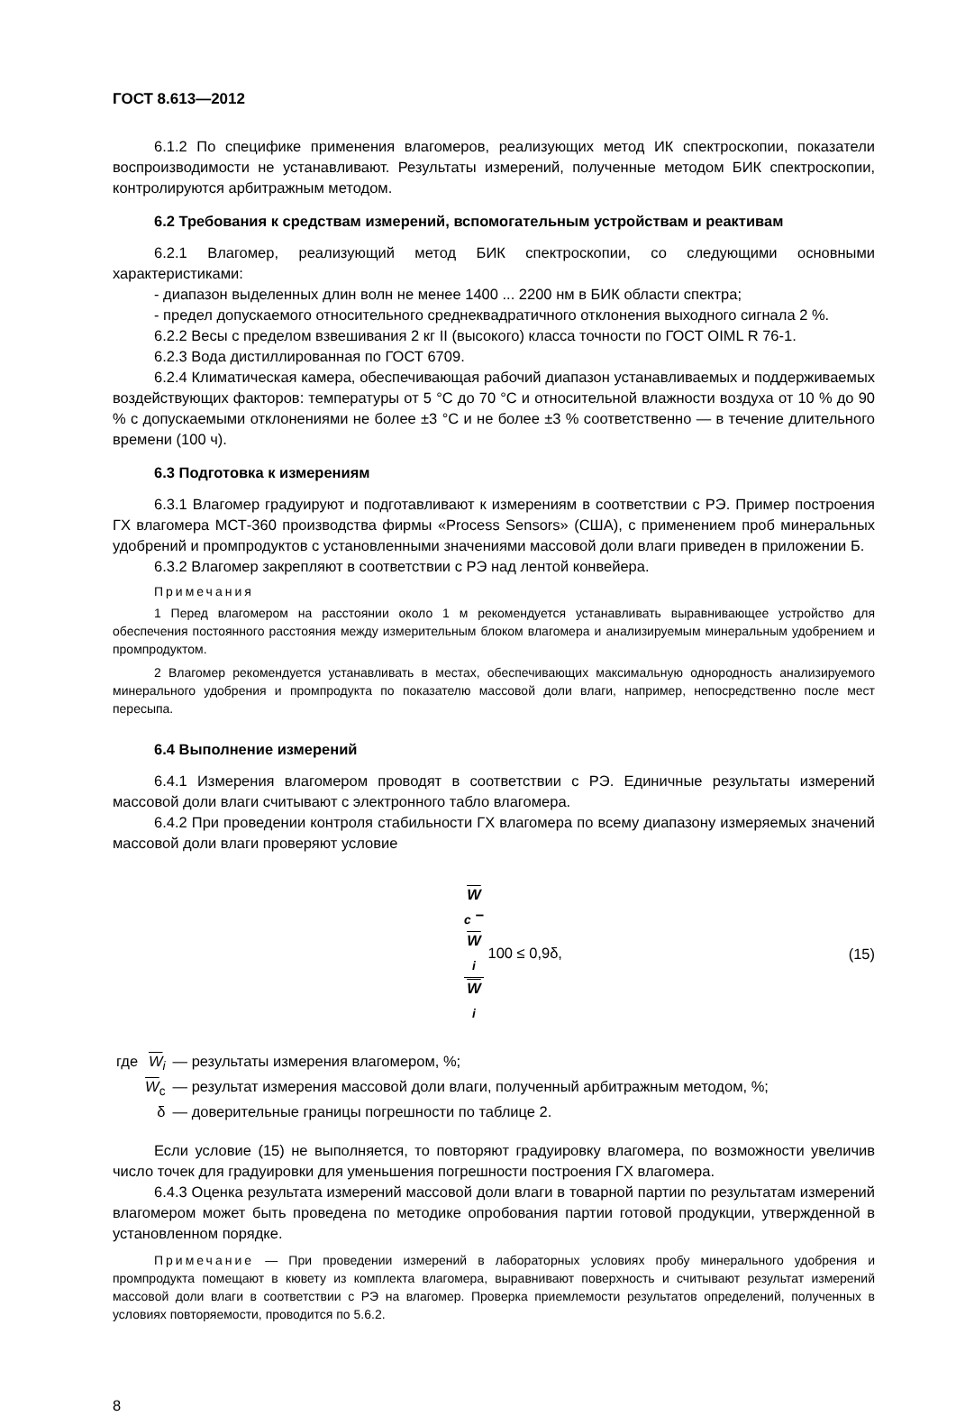ГОСТ 8.613—2012
6.1.2 По специфике применения влагомеров, реализующих метод ИК спектроскопии, показатели воспроизводимости не устанавливают. Результаты измерений, полученные методом БИК спектроскопии, контролируются арбитражным методом.
6.2 Требования к средствам измерений, вспомогательным устройствам и реактивам
6.2.1 Влагомер, реализующий метод БИК спектроскопии, со следующими основными характеристиками:
- диапазон выделенных длин волн не менее 1400 ... 2200 нм в БИК области спектра;
- предел допускаемого относительного среднеквадратичного отклонения выходного сигнала 2 %.
6.2.2 Весы с пределом взвешивания 2 кг II (высокого) класса точности по ГОСТ OIML R 76-1.
6.2.3 Вода дистиллированная по ГОСТ 6709.
6.2.4 Климатическая камера, обеспечивающая рабочий диапазон устанавливаемых и поддерживаемых воздействующих факторов: температуры от 5 °С до 70 °С и относительной влажности воздуха от 10 % до 90 % с допускаемыми отклонениями не более ±3 °С и не более ±3 % соответственно — в течение длительного времени (100 ч).
6.3 Подготовка к измерениям
6.3.1 Влагомер градуируют и подготавливают к измерениям в соответствии с РЭ. Пример построения ГХ влагомера МСТ-360 производства фирмы «Process Sensors» (США), с применением проб минеральных удобрений и промпродуктов с установленными значениями массовой доли влаги приведен в приложении Б.
6.3.2 Влагомер закрепляют в соответствии с РЭ над лентой конвейера.
Примечания
1 Перед влагомером на расстоянии около 1 м рекомендуется устанавливать выравнивающее устройство для обеспечения постоянного расстояния между измерительным блоком влагомера и анализируемым минеральным удобрением и промпродуктом.
2 Влагомер рекомендуется устанавливать в местах, обеспечивающих максимальную однородность анализируемого минерального удобрения и промпродукта по показателю массовой доли влаги, например, непосредственно после мест пересыпа.
6.4 Выполнение измерений
6.4.1 Измерения влагомером проводят в соответствии с РЭ. Единичные результаты измерений массовой доли влаги считывают с электронного табло влагомера.
6.4.2 При проведении контроля стабильности ГХ влагомера по всему диапазону измеряемых значений массовой доли влаги проверяют условие
W<sub>c</sub> −
W
<sub>i</sub> W
<sub>i</sub> 100 ≤ 0,9δ, (15)
| где | W<sub>i</sub> | — результаты измерения влагомером, %; |
| | W<sub>c</sub> | — результат измерения массовой доли влаги, полученный арбитражным методом, %; |
| | δ | — доверительные границы погрешности по таблице 2. |
Если условие (15) не выполняется, то повторяют градуировку влагомера, по возможности увеличив число точек для градуировки для уменьшения погрешности построения ГХ влагомера.
6.4.3 Оценка результата измерений массовой доли влаги в товарной партии по результатам измерений влагомером может быть проведена по методике опробования партии готовой продукции, утвержденной в установленном порядке.
Примечание — При проведении измерений в лабораторных условиях пробу минерального удобрения и промпродукта помещают в кювету из комплекта влагомера, выравнивают поверхность и считывают результат измерений массовой доли влаги в соответствии с РЭ на влагомер. Проверка приемлемости результатов определений, полученных в условиях повторяемости, проводится по 5.6.2.
8